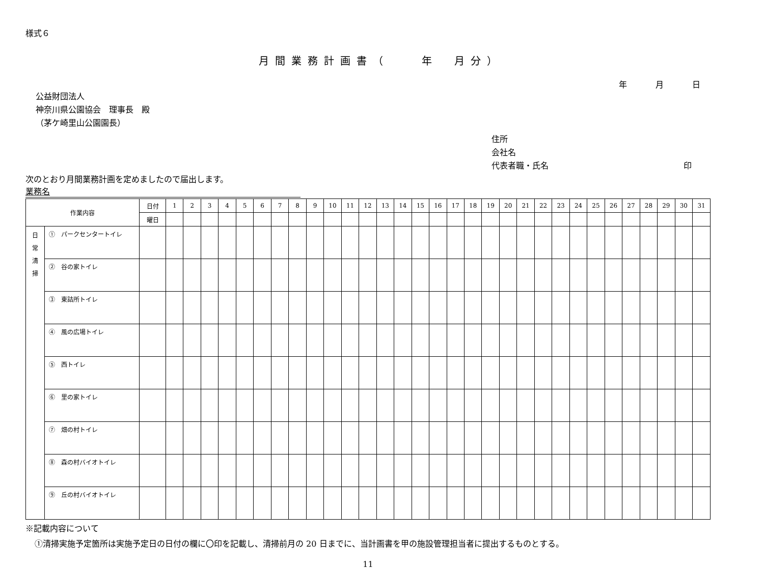様式６
月間業務計画書（　　年　月分）
年　月　日
公益財団法人
神奈川県公園協会　理事長　殿
（茅ケ崎里山公園園長）
住所
会社名
代表者職・氏名 印
次のとおり月間業務計画を定めましたので届出します。
業務名
| 作業内容 | | 日付 | 1 | 2 | 3 | 4 | 5 | 6 | 7 | 8 | 9 | 10 | 11 | 12 | 13 | 14 | 15 | 16 | 17 | 18 | 19 | 20 | 21 | 22 | 23 | 24 | 25 | 26 | 27 | 28 | 29 | 30 | 31 |
| | | 曜日 | | | | | | | | | | | | | | | | | | | | | | | | | | | | | | | |
| 日 常 清 掃 | ① パークセンタートイレ | | | | | | | | | | | | | | | | | | | | | | | | | | | | | | | | |
| | ② 谷の家トイレ | | | | | | | | | | | | | | | | | | | | | | | | | | | | | | | | |
| | ③ 東詰所トイレ | | | | | | | | | | | | | | | | | | | | | | | | | | | | | | | | |
| | ④ 風の広場トイレ | | | | | | | | | | | | | | | | | | | | | | | | | | | | | | | | |
| | ⑤ 西トイレ | | | | | | | | | | | | | | | | | | | | | | | | | | | | | | | | |
| | ⑥ 里の家トイレ | | | | | | | | | | | | | | | | | | | | | | | | | | | | | | | | |
| | ⑦ 畑の村トイレ | | | | | | | | | | | | | | | | | | | | | | | | | | | | | | | | |
| | ⑧ 森の村バイオトイレ | | | | | | | | | | | | | | | | | | | | | | | | | | | | | | | | |
| | ⑨ 丘の村バイオトイレ | | | | | | | | | | | | | | | | | | | | | | | | | | | | | | | | |
※記載内容について
①清掃実施予定箇所は実施予定日の日付の欄に〇印を記載し、清掃前月の 20 日までに、当計画書を甲の施設管理担当者に提出するものとする。
11